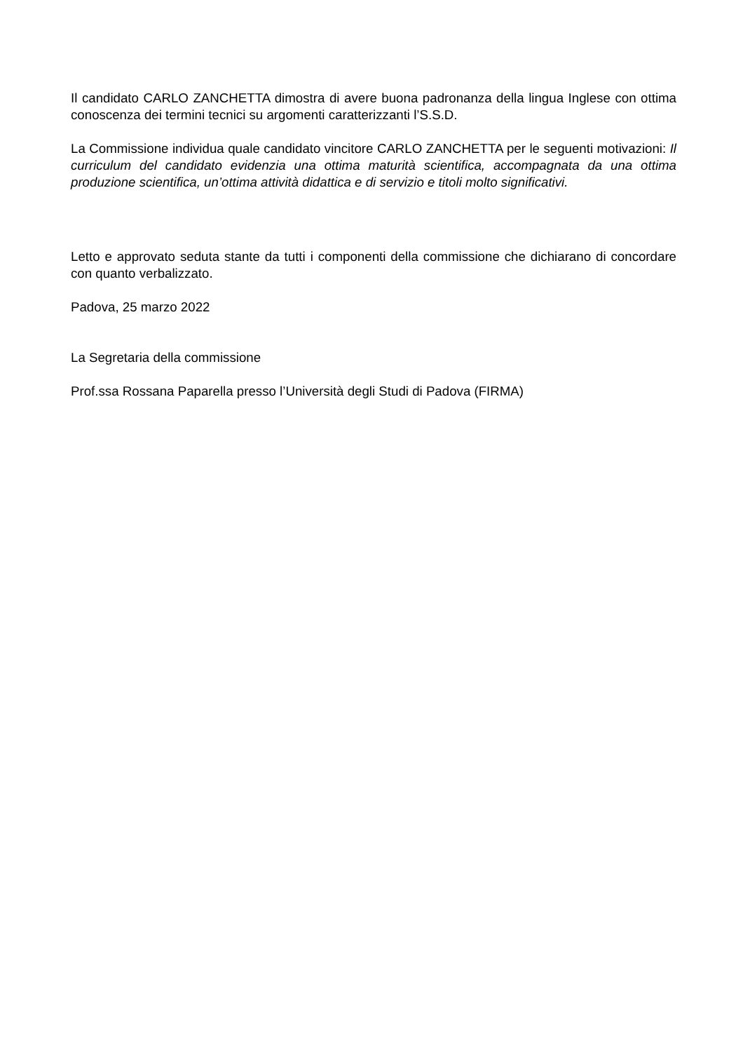Il candidato CARLO ZANCHETTA dimostra di avere buona padronanza della lingua Inglese con ottima conoscenza dei termini tecnici su argomenti caratterizzanti l’S.S.D.
La Commissione individua quale candidato vincitore CARLO ZANCHETTA per le seguenti motivazioni: Il curriculum del candidato evidenzia una ottima maturità scientifica, accompagnata da una ottima produzione scientifica, un’ottima attività didattica e di servizio e titoli molto significativi.
Letto e approvato seduta stante da tutti i componenti della commissione che dichiarano di concordare con quanto verbalizzato.
Padova, 25 marzo 2022
La Segretaria della commissione
Prof.ssa Rossana Paparella presso l’Università degli Studi di Padova (FIRMA)